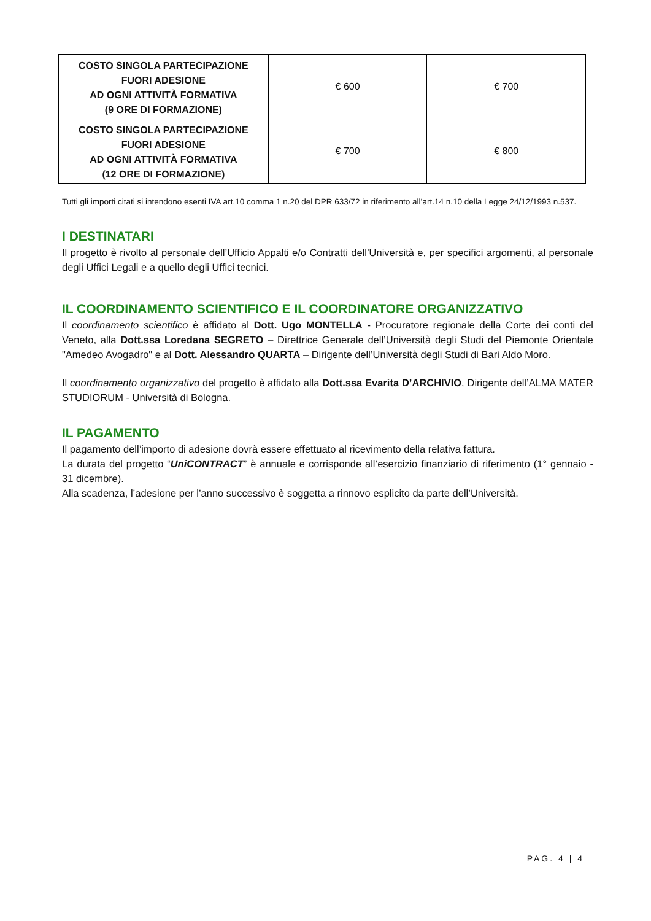| COSTO SINGOLA PARTECIPAZIONE FUORI ADESIONE AD OGNI ATTIVITÀ FORMATIVA (9 ORE DI FORMAZIONE) | € 600 | € 700 |
| COSTO SINGOLA PARTECIPAZIONE FUORI ADESIONE AD OGNI ATTIVITÀ FORMATIVA (12 ORE DI FORMAZIONE) | € 700 | € 800 |
Tutti gli importi citati si intendono esenti IVA art.10 comma 1 n.20 del DPR 633/72 in riferimento all’art.14 n.10 della Legge 24/12/1993 n.537.
I DESTINATARI
Il progetto è rivolto al personale dell’Ufficio Appalti e/o Contratti dell’Università e, per specifici argomenti, al personale degli Uffici Legali e a quello degli Uffici tecnici.
IL COORDINAMENTO SCIENTIFICO E IL COORDINATORE ORGANIZZATIVO
Il coordinamento scientifico è affidato al Dott. Ugo MONTELLA - Procuratore regionale della Corte dei conti del Veneto, alla Dott.ssa Loredana SEGRETO – Direttrice Generale dell’Università degli Studi del Piemonte Orientale "Amedeo Avogadro" e al Dott. Alessandro QUARTA – Dirigente dell’Università degli Studi di Bari Aldo Moro.
Il coordinamento organizzativo del progetto è affidato alla Dott.ssa Evarita D’ARCHIVIO, Dirigente dell’ALMA MATER STUDIORUM - Università di Bologna.
IL PAGAMENTO
Il pagamento dell’importo di adesione dovrà essere effettuato al ricevimento della relativa fattura.
La durata del progetto “UniCONTRACT” è annuale e corrisponde all’esercizio finanziario di riferimento (1° gennaio - 31 dicembre).
Alla scadenza, l’adesione per l’anno successivo è soggetta a rinnovo esplicito da parte dell’Università.
PAG. 4 | 4